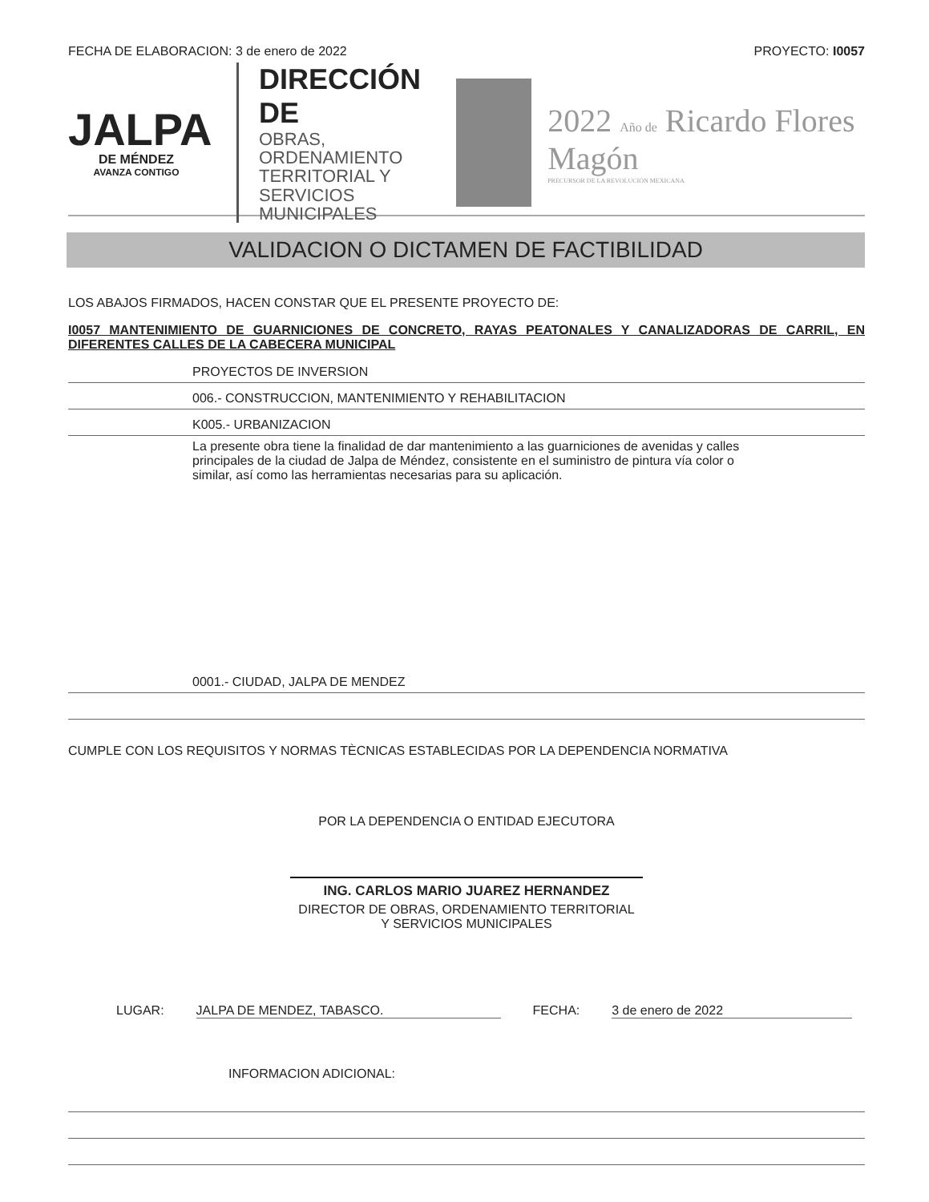FECHA DE ELABORACION: 3 de enero de 2022
PROYECTO: I0057
JALPA
DE MÉNDEZ
AVANZA CONTIGO
DIRECCIÓN DE
OBRAS, ORDENAMIENTO
TERRITORIAL Y SERVICIOS
MUNICIPALES
2022 Año de Ricardo Flores Magón
PRECURSOR DE LA REVOLUCIÓN MEXICANA
VALIDACION O DICTAMEN DE FACTIBILIDAD
LOS ABAJOS FIRMADOS, HACEN CONSTAR QUE EL PRESENTE PROYECTO DE:
I0057 MANTENIMIENTO DE GUARNICIONES DE CONCRETO, RAYAS PEATONALES Y CANALIZADORAS DE CARRIL, EN DIFERENTES CALLES DE LA CABECERA MUNICIPAL
PROYECTOS DE INVERSION
006.- CONSTRUCCION, MANTENIMIENTO Y REHABILITACION
K005.- URBANIZACION
La presente obra tiene la finalidad de dar mantenimiento a las guarniciones de avenidas y calles principales de la ciudad de Jalpa de Méndez, consistente en el suministro de pintura vía color o similar, así como las herramientas necesarias para su aplicación.
0001.- CIUDAD, JALPA DE MENDEZ
CUMPLE CON LOS REQUISITOS Y NORMAS TÈCNICAS ESTABLECIDAS POR LA DEPENDENCIA NORMATIVA
POR LA DEPENDENCIA O ENTIDAD EJECUTORA
ING. CARLOS MARIO JUAREZ HERNANDEZ
DIRECTOR DE OBRAS, ORDENAMIENTO TERRITORIAL
Y SERVICIOS MUNICIPALES
LUGAR: JALPA DE MENDEZ, TABASCO. FECHA: 3 de enero de 2022
INFORMACION ADICIONAL: